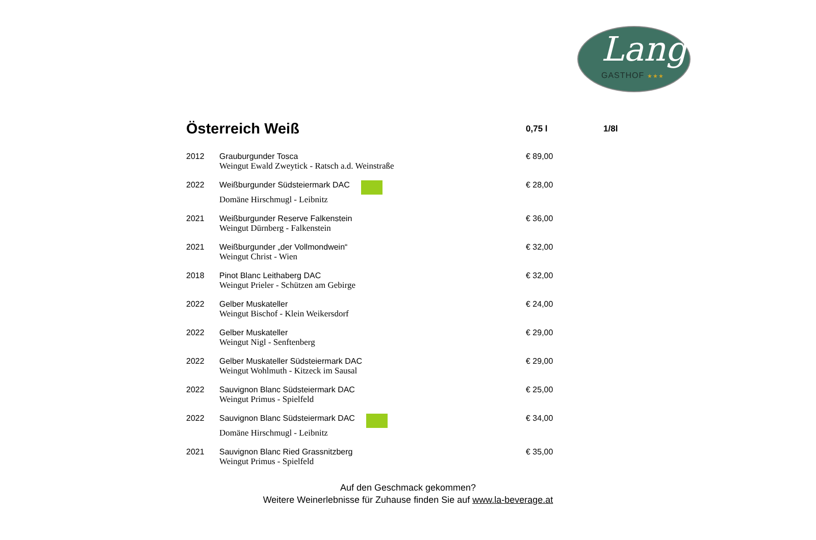Lang
GASTHOF ★★★
| Österreich Weiß | | 0,75 l | 1/8l |
| --- | --- | --- | --- |
| 2012 | Grauburgunder Tosca Weingut Ewald Zweytick - Ratsch a.d. Weinstraße | € 89,00 | |
| 2022 | Weißburgunder Südsteiermark DAC Domäne Hirschmugl - Leibnitz | € 28,00 | |
| 2021 | Weißburgunder Reserve Falkenstein Weingut Dürnberg - Falkenstein | € 36,00 | |
| 2021 | Weißburgunder „der Vollmondwein“ Weingut Christ - Wien | € 32,00 | |
| 2018 | Pinot Blanc Leithaberg DAC Weingut Prieler - Schützen am Gebirge | € 32,00 | |
| 2022 | Gelber Muskateller Weingut Bischof - Klein Weikersdorf | € 24,00 | |
| 2022 | Gelber Muskateller Weingut Nigl - Senftenberg | € 29,00 | |
| 2022 | Gelber Muskateller Südsteiermark DAC Weingut Wohlmuth - Kitzeck im Sausal | € 29,00 | |
| 2022 | Sauvignon Blanc Südsteiermark DAC Weingut Primus - Spielfeld | € 25,00 | |
| 2022 | Sauvignon Blanc Südsteiermark DAC Domäne Hirschmugl - Leibnitz | € 34,00 | |
| 2021 | Sauvignon Blanc Ried Grassnitzberg Weingut Primus - Spielfeld | € 35,00 | |
Auf den Geschmack gekommen?
Weitere Weinerlebnisse für Zuhause finden Sie auf www.la-beverage.at